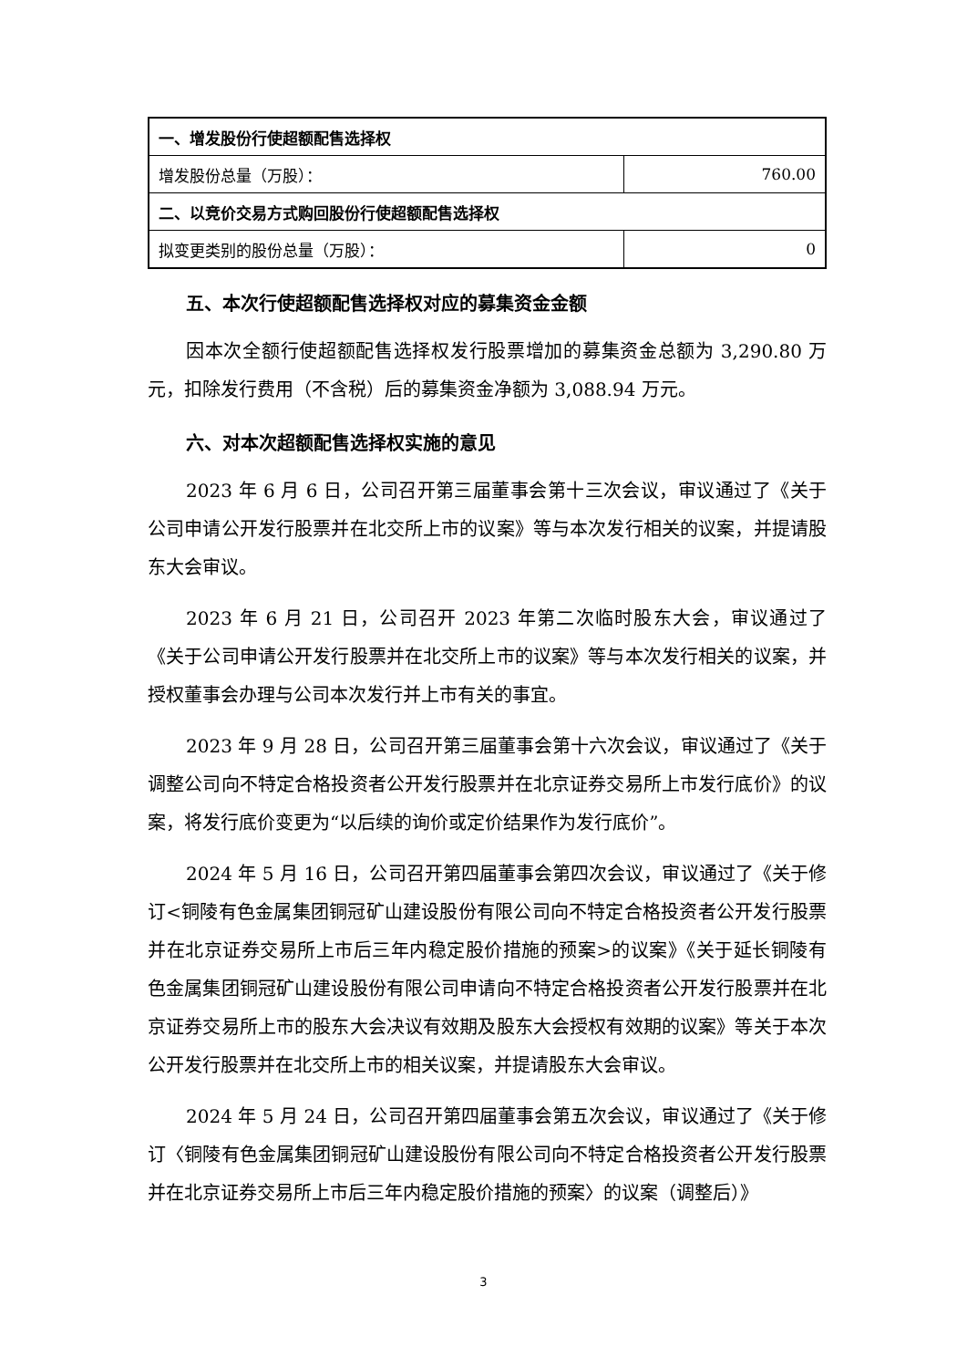| 一、增发股份行使超额配售选择权 | |
| 增发股份总量（万股）： | 760.00 |
| 二、以竞价交易方式购回股份行使超额配售选择权 | |
| 拟变更类别的股份总量（万股）： | 0 |
五、本次行使超额配售选择权对应的募集资金金额
因本次全额行使超额配售选择权发行股票增加的募集资金总额为 3,290.80 万元，扣除发行费用（不含税）后的募集资金净额为 3,088.94 万元。
六、对本次超额配售选择权实施的意见
2023 年 6 月 6 日，公司召开第三届董事会第十三次会议，审议通过了《关于公司申请公开发行股票并在北交所上市的议案》等与本次发行相关的议案，并提请股东大会审议。
2023 年 6 月 21 日，公司召开 2023 年第二次临时股东大会，审议通过了《关于公司申请公开发行股票并在北交所上市的议案》等与本次发行相关的议案，并授权董事会办理与公司本次发行并上市有关的事宜。
2023 年 9 月 28 日，公司召开第三届董事会第十六次会议，审议通过了《关于调整公司向不特定合格投资者公开发行股票并在北京证券交易所上市发行底价》的议案，将发行底价变更为“以后续的询价或定价结果作为发行底价”。
2024 年 5 月 16 日，公司召开第四届董事会第四次会议，审议通过了《关于修订<铜陵有色金属集团铜冠矿山建设股份有限公司向不特定合格投资者公开发行股票并在北京证券交易所上市后三年内稳定股价措施的预案>的议案》《关于延长铜陵有色金属集团铜冠矿山建设股份有限公司申请向不特定合格投资者公开发行股票并在北京证券交易所上市的股东大会决议有效期及股东大会授权有效期的议案》等关于本次公开发行股票并在北交所上市的相关议案，并提请股东大会审议。
2024 年 5 月 24 日，公司召开第四届董事会第五次会议，审议通过了《关于修订〈铜陵有色金属集团铜冠矿山建设股份有限公司向不特定合格投资者公开发行股票并在北京证券交易所上市后三年内稳定股价措施的预案〉的议案（调整后）》
3